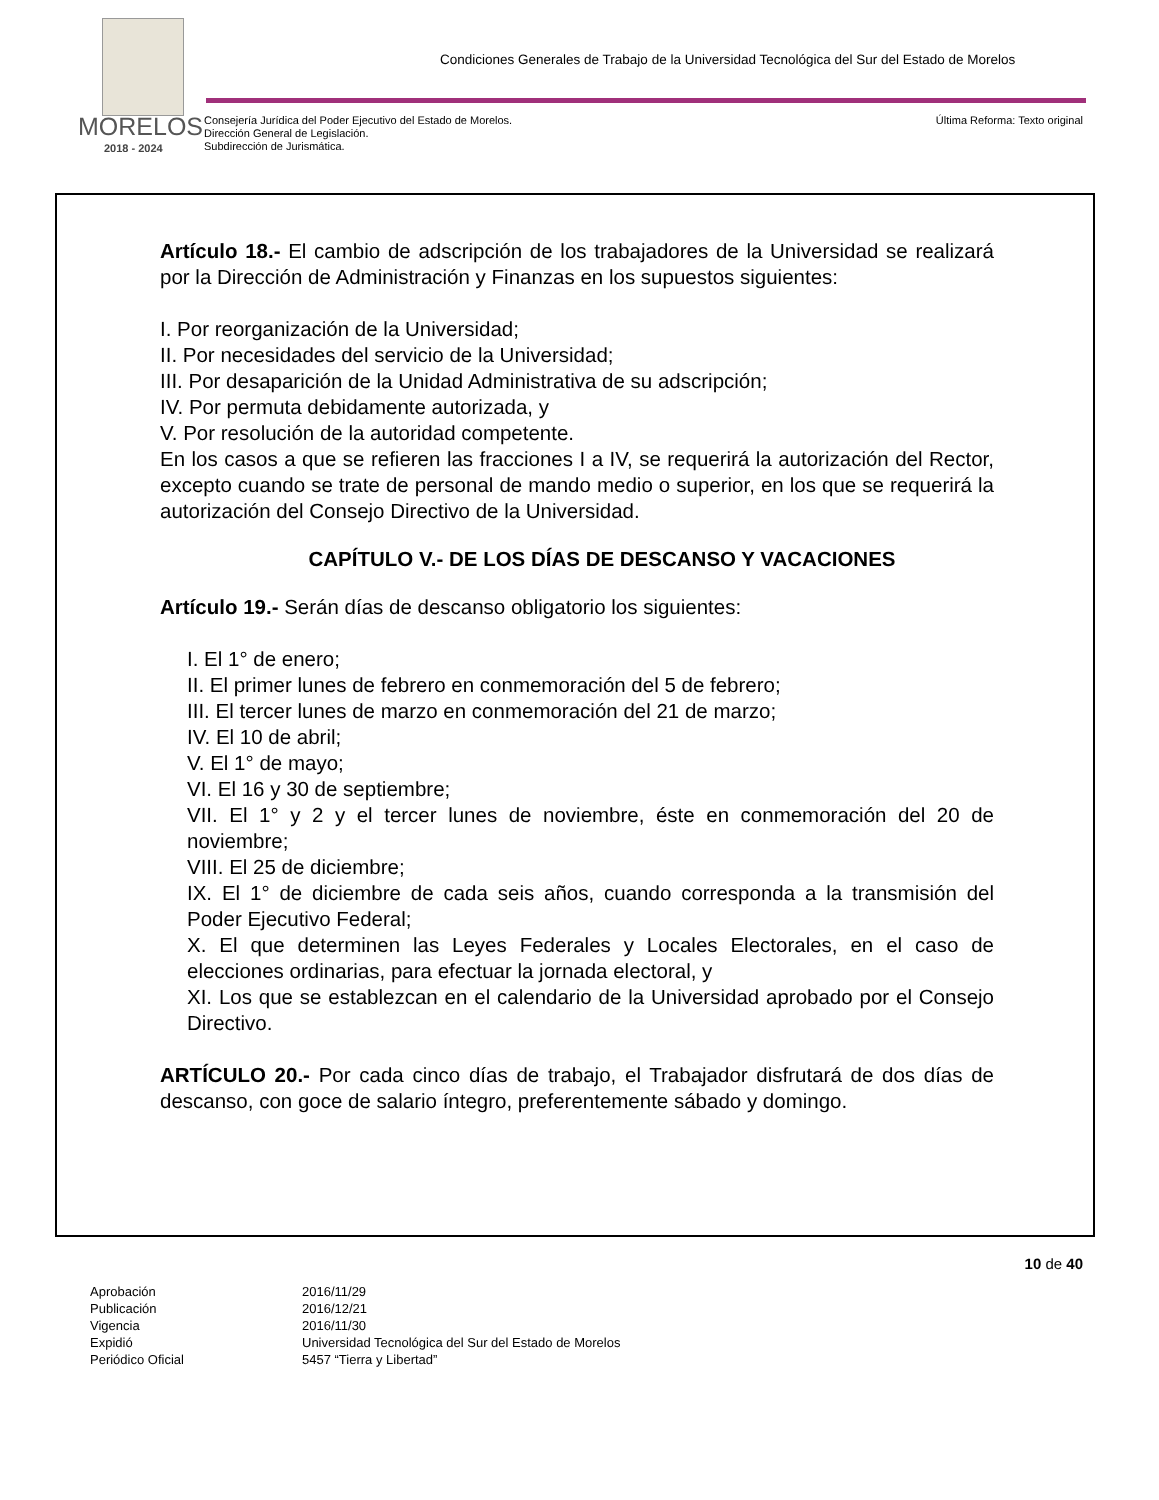MORELOS
2018 - 2024
Condiciones Generales de Trabajo de la Universidad Tecnológica del Sur del Estado de Morelos
Consejería Jurídica del Poder Ejecutivo del Estado de Morelos.
Dirección General de Legislación.
Subdirección de Jurismática.
Última Reforma: Texto original
Artículo 18.- El cambio de adscripción de los trabajadores de la Universidad se realizará por la Dirección de Administración y Finanzas en los supuestos siguientes:
I. Por reorganización de la Universidad;
II. Por necesidades del servicio de la Universidad;
III. Por desaparición de la Unidad Administrativa de su adscripción;
IV. Por permuta debidamente autorizada, y
V. Por resolución de la autoridad competente.
En los casos a que se refieren las fracciones I a IV, se requerirá la autorización del Rector, excepto cuando se trate de personal de mando medio o superior, en los que se requerirá la autorización del Consejo Directivo de la Universidad.
CAPÍTULO V.- DE LOS DÍAS DE DESCANSO Y VACACIONES
Artículo 19.- Serán días de descanso obligatorio los siguientes:
I. El 1° de enero;
II. El primer lunes de febrero en conmemoración del 5 de febrero;
III. El tercer lunes de marzo en conmemoración del 21 de marzo;
IV. El 10 de abril;
V. El 1° de mayo;
VI. El 16 y 30 de septiembre;
VII. El 1° y 2 y el tercer lunes de noviembre, éste en conmemoración del 20 de noviembre;
VIII. El 25 de diciembre;
IX. El 1° de diciembre de cada seis años, cuando corresponda a la transmisión del Poder Ejecutivo Federal;
X. El que determinen las Leyes Federales y Locales Electorales, en el caso de elecciones ordinarias, para efectuar la jornada electoral, y
XI. Los que se establezcan en el calendario de la Universidad aprobado por el Consejo Directivo.
ARTÍCULO 20.- Por cada cinco días de trabajo, el Trabajador disfrutará de dos días de descanso, con goce de salario íntegro, preferentemente sábado y domingo.
10 de 40
| Aprobación | 2016/11/29 |
| Publicación | 2016/12/21 |
| Vigencia | 2016/11/30 |
| Expidió | Universidad Tecnológica del Sur del Estado de Morelos |
| Periódico Oficial | 5457 “Tierra y Libertad” |